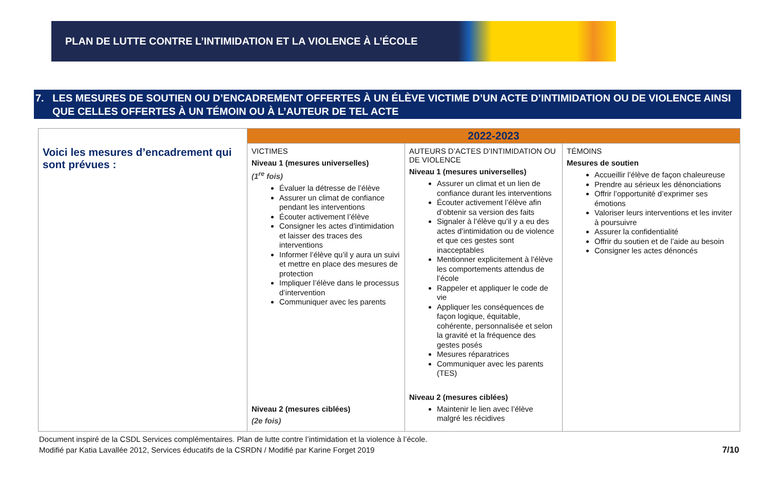PLAN DE LUTTE CONTRE L’INTIMIDATION ET LA VIOLENCE À L’ÉCOLE
7. LES MESURES DE SOUTIEN OU D’ENCADREMENT OFFERTES À UN ÉLÈVE VICTIME D’UN ACTE D’INTIMIDATION OU DE VIOLENCE AINSI QUE CELLES OFFERTES À UN TÉMOIN OU À L’AUTEUR DE TEL ACTE
| Voici les mesures d’encadrement qui sont prévues : | 2022-2023 | | |
| | VICTIMES Niveau 1 (mesures universelles) (1<sup>re</sup> fois) Évaluer la détresse de l’élève Assurer un climat de confiance pendant les interventions Écouter activement l’élève Consigner les actes d’intimidation et laisser des traces des interventions Informer l’élève qu’il y aura un suivi et mettre en place des mesures de protection Impliquer l’élève dans le processus d’intervention Communiquer avec les parents Niveau 2 (mesures ciblées) (2e fois) | AUTEURS D’ACTES D’INTIMIDATION OU DE VIOLENCE Niveau 1 (mesures universelles) Assurer un climat et un lien de confiance durant les interventions Écouter activement l’élève afin d’obtenir sa version des faits Signaler à l’élève qu’il y a eu des actes d’intimidation ou de violence et que ces gestes sont inacceptables Mentionner explicitement à l’élève les comportements attendus de l’école Rappeler et appliquer le code de vie Appliquer les conséquences de façon logique, équitable, cohérente, personnalisée et selon la gravité et la fréquence des gestes posés Mesures réparatrices Communiquer avec les parents (TES) Niveau 2 (mesures ciblées) Maintenir le lien avec l’élève malgré les récidives | TÉMOINS Mesures de soutien Accueillir l’élève de façon chaleureuse Prendre au sérieux les dénonciations Offrir l’opportunité d’exprimer ses émotions Valoriser leurs interventions et les inviter à poursuivre Assurer la confidentialité Offrir du soutien et de l’aide au besoin Consigner les actes dénoncés |
Document inspiré de la CSDL Services complémentaires. Plan de lutte contre l’intimidation et la violence à l’école.
Modifié par Katia Lavallée 2012, Services éducatifs de la CSRDN / Modifié par Karine Forget 2019
7/10